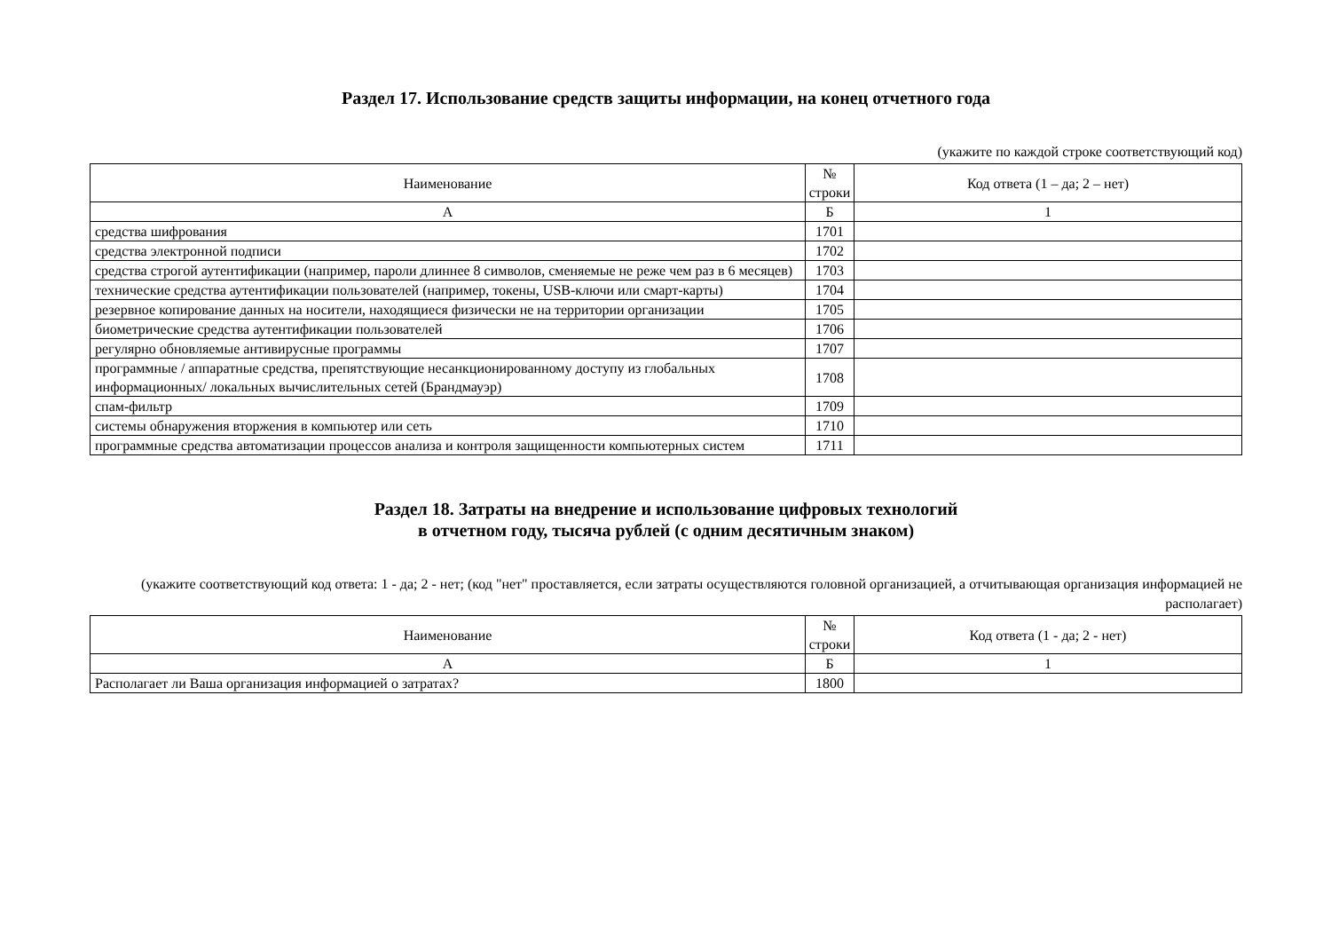Раздел 17. Использование средств защиты информации, на конец отчетного года
(укажите по каждой строке соответствующий код)
| Наименование | № строки | Код ответа (1 – да; 2 – нет) |
| --- | --- | --- |
| А | Б | 1 |
| средства шифрования | 1701 | |
| средства электронной подписи | 1702 | |
| средства строгой аутентификации (например, пароли длиннее 8 символов, сменяемые не реже чем раз в 6 месяцев) | 1703 | |
| технические средства аутентификации пользователей (например, токены, USB-ключи или смарт-карты) | 1704 | |
| резервное копирование данных на носители, находящиеся физически не на территории организации | 1705 | |
| биометрические средства аутентификации пользователей | 1706 | |
| регулярно обновляемые антивирусные программы | 1707 | |
| программные / аппаратные средства, препятствующие несанкционированному доступу из глобальных информационных/ локальных вычислительных сетей (Брандмауэр) | 1708 | |
| спам-фильтр | 1709 | |
| системы обнаружения вторжения в компьютер или сеть | 1710 | |
| программные средства автоматизации процессов анализа и контроля защищенности компьютерных систем | 1711 | |
Раздел 18. Затраты на внедрение и использование цифровых технологий
в отчетном году, тысяча рублей (с одним десятичным знаком)
(укажите соответствующий код ответа: 1 - да; 2 - нет; (код "нет" проставляется, если затраты осуществляются головной организацией, а отчитывающая организация информацией не располагает)
| Наименование | № строки | Код ответа (1 - да; 2 - нет) |
| --- | --- | --- |
| А | Б | 1 |
| Располагает ли Ваша организация информацией о затратах? | 1800 | |